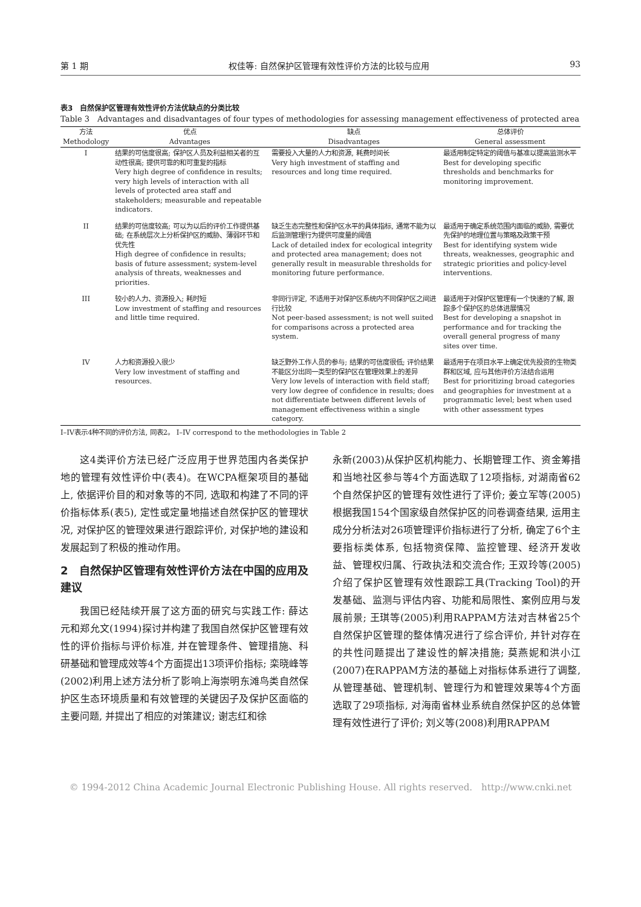第 1 期 权佳等: 自然保护区管理有效性评价方法的比较与应用 93
表3　自然保护区管理有效性评价方法优缺点的分类比较
Table 3　Advantages and disadvantages of four types of methodologies for assessing management effectiveness of protected area
| 方法 Methodology | 优点 Advantages | 缺点 Disadvantages | 总体评价 General assessment |
| --- | --- | --- | --- |
| I | 结果的可信度很高; 保护区人员及利益相关者的互动性很高; 提供可靠的和可重复的指标 Very high degree of confidence in results; very high levels of interaction with all levels of protected area staff and stakeholders; measurable and repeatable indicators. | 需要投入大量的人力和资源, 耗费时间长 Very high investment of staffing and resources and long time required. | 最适用制定特定的阈值与基准以提高监测水平 Best for developing specific thresholds and benchmarks for monitoring improvement. |
| II | 结果的可信度较高; 可以为以后的评价工作提供基础; 在系统层次上分析保护区的威胁、薄弱环节和优先性 High degree of confidence in results; basis of future assessment; system-level analysis of threats, weaknesses and priorities. | 缺乏生态完整性和保护区水平的具体指标, 通常不能为以后监测管理行为提供可度量的阈值 Lack of detailed index for ecological integrity and protected area management; does not generally result in measurable thresholds for monitoring future performance. | 最适用于确定系统范围内面临的威胁, 需要优先保护的地理位置与策略及政策干预 Best for identifying system wide threats, weaknesses, geographic and strategic priorities and policy-level interventions. |
| III | 较小的人力、资源投入; 耗时短 Low investment of staffing and resources and little time required. | 非同行评定, 不适用于对保护区系统内不同保护区之间进行比较 Not peer-based assessment; is not well suited for comparisons across a protected area system. | 最适用于对保护区管理有一个快速的了解, 跟踪多个保护区的总体进展情况 Best for developing a snapshot in performance and for tracking the overall general progress of many sites over time. |
| IV | 人力和资源投入很少 Very low investment of staffing and resources. | 缺乏野外工作人员的参与; 结果的可信度很低; 评价结果不能区分出同一类型的保护区在管理效果上的差异 Very low levels of interaction with field staff; very low degree of confidence in results; does not differentiate between different levels of management effectiveness within a single category. | 最适用于在项目水平上确定优先投资的生物类群和区域, 应与其他评价方法结合运用 Best for prioritizing broad categories and geographies for investment at a programmatic level; best when used with other assessment types |
I–IV表示4种不同的评价方法, 同表2。 I–IV correspond to the methodologies in Table 2
这4类评价方法已经广泛应用于世界范围内各类保护地的管理有效性评价中(表4)。在WCPA框架项目的基础上, 依据评价目的和对象等的不同, 选取和构建了不同的评价指标体系(表5), 定性或定量地描述自然保护区的管理状况, 对保护区的管理效果进行跟踪评价, 对保护地的建设和发展起到了积极的推动作用。
2　自然保护区管理有效性评价方法在中国的应用及建议
我国已经陆续开展了这方面的研究与实践工作: 薛达元和郑允文(1994)探讨并构建了我国自然保护区管理有效性的评价指标与评价标准, 并在管理条件、管理措施、科研基础和管理成效等4个方面提出13项评价指标; 栾晓峰等(2002)利用上述方法分析了影响上海崇明东滩鸟类自然保护区生态环境质量和有效管理的关键因子及保护区面临的主要问题, 并提出了相应的对策建议; 谢志红和徐
永新(2003)从保护区机构能力、长期管理工作、资金筹措和当地社区参与等4个方面选取了12项指标, 对湖南省62个自然保护区的管理有效性进行了评价; 姜立军等(2005)根据我国154个国家级自然保护区的问卷调查结果, 运用主成分分析法对26项管理评价指标进行了分析, 确定了6个主要指标类体系, 包括物资保障、监控管理、经济开发收益、管理权归属、行政执法和交流合作; 王双玲等(2005)介绍了保护区管理有效性跟踪工具(Tracking Tool)的开发基础、监测与评估内容、功能和局限性、案例应用与发展前景; 王琪等(2005)利用RAPPAM方法对吉林省25个自然保护区管理的整体情况进行了综合评价, 并针对存在的共性问题提出了建设性的解决措施; 莫燕妮和洪小江(2007)在RAPPAM方法的基础上对指标体系进行了调整, 从管理基础、管理机制、管理行为和管理效果等4个方面选取了29项指标, 对海南省林业系统自然保护区的总体管理有效性进行了评价; 刘义等(2008)利用RAPPAM
© 1994-2012 China Academic Journal Electronic Publishing House. All rights reserved.　http://www.cnki.net